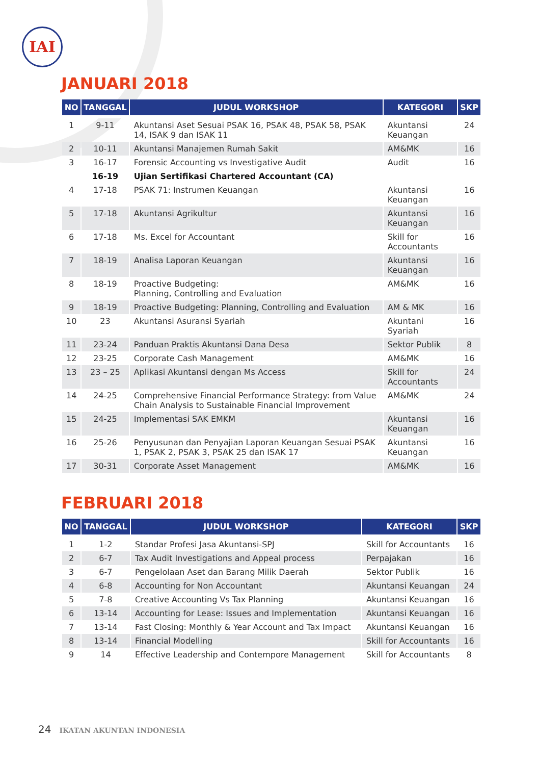IAI
JANUARI 2018
| NO | TANGGAL | JUDUL WORKSHOP | KATEGORI | SKP |
| --- | --- | --- | --- | --- |
| 1 | 9-11 | Akuntansi Aset Sesuai PSAK 16, PSAK 48, PSAK 58, PSAK 14, ISAK 9 dan ISAK 11 | Akuntansi Keuangan | 24 |
| 2 | 10-11 | Akuntansi Manajemen Rumah Sakit | AM&MK | 16 |
| 3 | 16-17 | Forensic Accounting vs Investigative Audit | Audit | 16 |
| | 16-19 | Ujian Sertifikasi Chartered Accountant (CA) | | |
| 4 | 17-18 | PSAK 71: Instrumen Keuangan | Akuntansi Keuangan | 16 |
| 5 | 17-18 | Akuntansi Agrikultur | Akuntansi Keuangan | 16 |
| 6 | 17-18 | Ms. Excel for Accountant | Skill for Accountants | 16 |
| 7 | 18-19 | Analisa Laporan Keuangan | Akuntansi Keuangan | 16 |
| 8 | 18-19 | Proactive Budgeting: Planning, Controlling and Evaluation | AM&MK | 16 |
| 9 | 18-19 | Proactive Budgeting: Planning, Controlling and Evaluation | AM & MK | 16 |
| 10 | 23 | Akuntansi Asuransi Syariah | Akuntani Syariah | 16 |
| 11 | 23-24 | Panduan Praktis Akuntansi Dana Desa | Sektor Publik | 8 |
| 12 | 23-25 | Corporate Cash Management | AM&MK | 16 |
| 13 | 23 – 25 | Aplikasi Akuntansi dengan Ms Access | Skill for Accountants | 24 |
| 14 | 24-25 | Comprehensive Financial Performance Strategy: from Value Chain Analysis to Sustainable Financial Improvement | AM&MK | 24 |
| 15 | 24-25 | Implementasi SAK EMKM | Akuntansi Keuangan | 16 |
| 16 | 25-26 | Penyusunan dan Penyajian Laporan Keuangan Sesuai PSAK 1, PSAK 2, PSAK 3, PSAK 25 dan ISAK 17 | Akuntansi Keuangan | 16 |
| 17 | 30-31 | Corporate Asset Management | AM&MK | 16 |
FEBRUARI 2018
| NO | TANGGAL | JUDUL WORKSHOP | KATEGORI | SKP |
| --- | --- | --- | --- | --- |
| 1 | 1-2 | Standar Profesi Jasa Akuntansi-SPJ | Skill for Accountants | 16 |
| 2 | 6-7 | Tax Audit Investigations and Appeal process | Perpajakan | 16 |
| 3 | 6-7 | Pengelolaan Aset dan Barang Milik Daerah | Sektor Publik | 16 |
| 4 | 6-8 | Accounting for Non Accountant | Akuntansi Keuangan | 24 |
| 5 | 7-8 | Creative Accounting Vs Tax Planning | Akuntansi Keuangan | 16 |
| 6 | 13-14 | Accounting for Lease: Issues and Implementation | Akuntansi Keuangan | 16 |
| 7 | 13-14 | Fast Closing: Monthly & Year Account and Tax Impact | Akuntansi Keuangan | 16 |
| 8 | 13-14 | Financial Modelling | Skill for Accountants | 16 |
| 9 | 14 | Effective Leadership and Contempore Management | Skill for Accountants | 8 |
24 IKATAN AKUNTAN INDONESIA